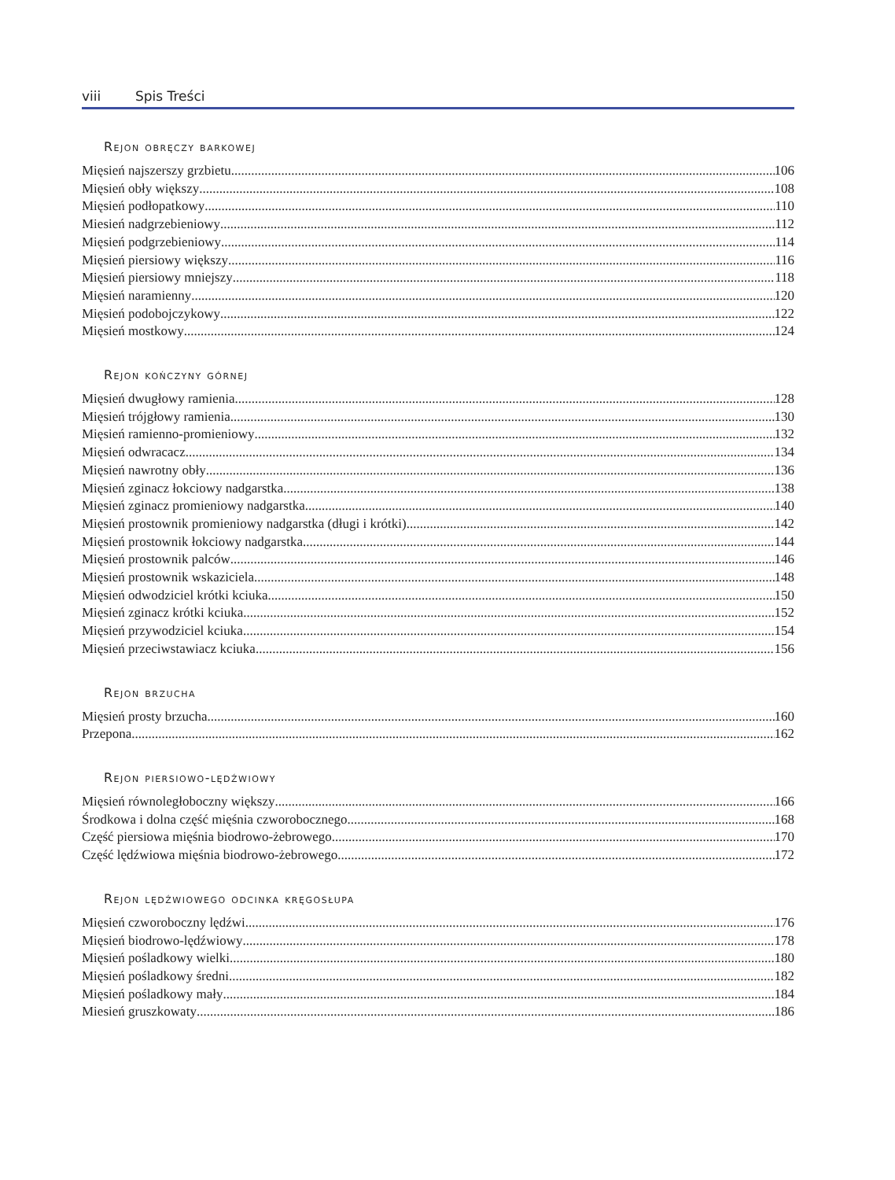viii Spis Treści
Rejon obręczy barkowej
Mięsień najszerszy grzbietu 106
Mięsień obły większy 108
Mięsień podłopatkowy 110
Miesień nadgrzebieniowy 112
Mięsień podgrzebieniowy 114
Mięsień piersiowy większy 116
Mięsień piersiowy mniejszy 118
Mięsień naramienny 120
Mięsień podobojczykowy 122
Mięsień mostkowy 124
Rejon kończyny górnej
Mięsień dwugłowy ramienia 128
Mięsień trójgłowy ramienia 130
Mięsień ramienno-promieniowy 132
Mięsień odwracacz 134
Mięsień nawrotny obły 136
Mięsień zginacz łokciowy nadgarstka 138
Mięsień zginacz promieniowy nadgarstka 140
Mięsień prostownik promieniowy nadgarstka (długi i krótki) 142
Mięsień prostownik łokciowy nadgarstka 144
Mięsień prostownik palców 146
Mięsień prostownik wskaziciela 148
Mięsień odwodziciel krótki kciuka 150
Mięsień zginacz krótki kciuka 152
Mięsień przywodziciel kciuka 154
Mięsień przeciwstawiacz kciuka 156
Rejon brzucha
Mięsień prosty brzucha 160
Przepona 162
Rejon piersiowo-lędźwiowy
Mięsień równoległoboczny większy 166
Środkowa i dolna część mięśnia czworobocznego 168
Część piersiowa mięśnia biodrowo-żebrowego 170
Część lędźwiowa mięśnia biodrowo-żebrowego 172
Rejon lędźwiowego odcinka kręgosłupa
Mięsień czworoboczny lędźwi 176
Mięsień biodrowo-lędźwiowy 178
Mięsień pośladkowy wielki 180
Mięsień pośladkowy średni 182
Mięsień pośladkowy mały 184
Miesień gruszkowaty 186